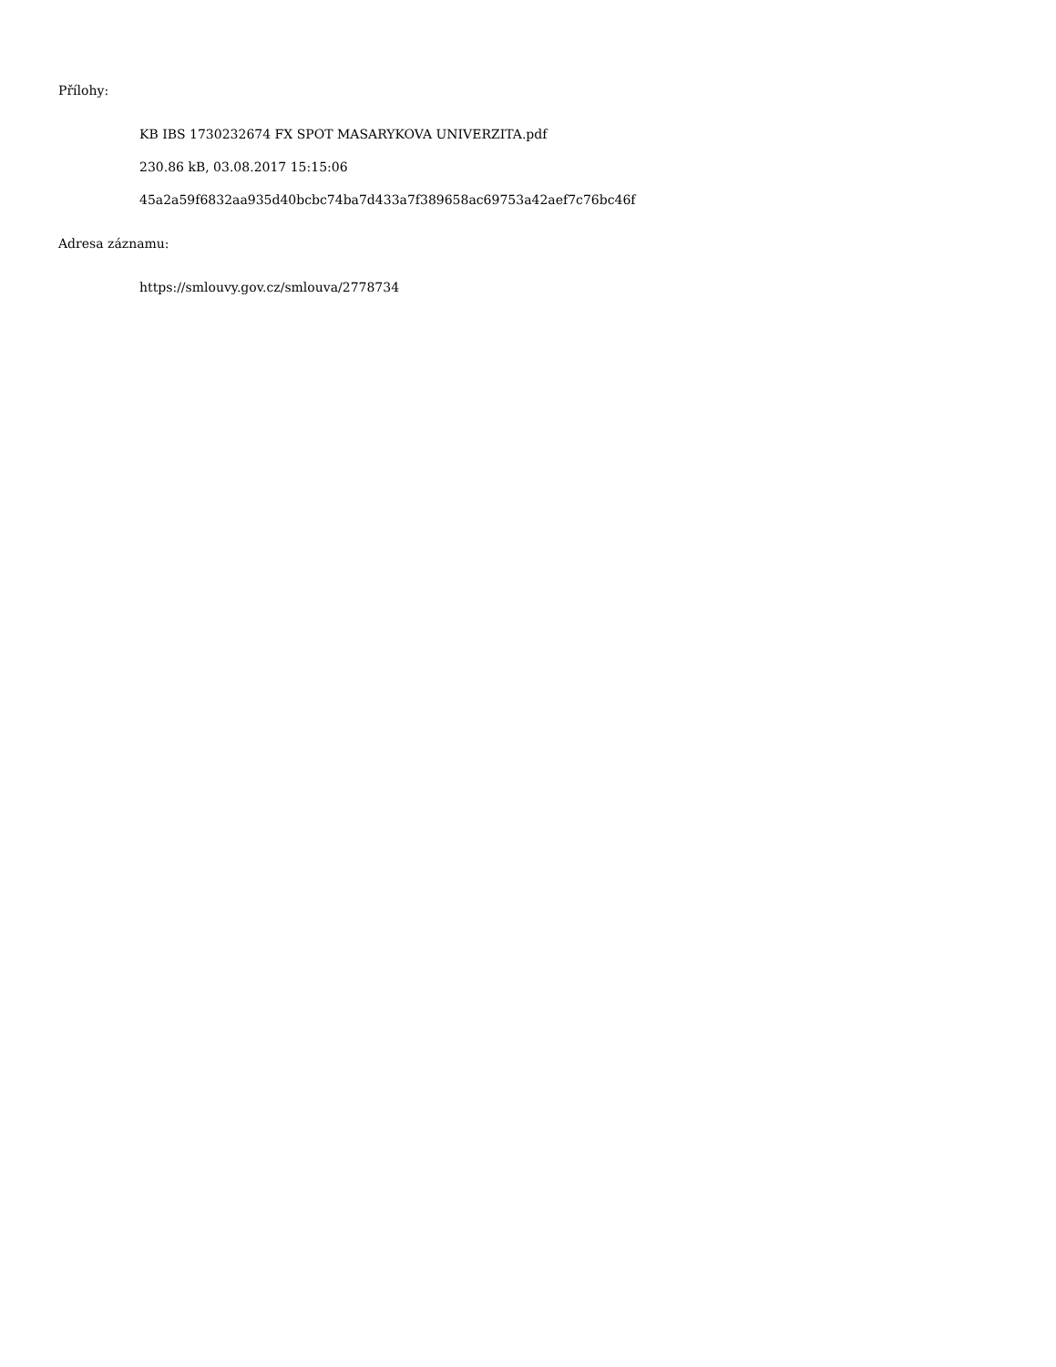Přílohy:
KB IBS 1730232674 FX SPOT MASARYKOVA UNIVERZITA.pdf
230.86 kB, 03.08.2017 15:15:06
45a2a59f6832aa935d40bcbc74ba7d433a7f389658ac69753a42aef7c76bc46f
Adresa záznamu:
https://smlouvy.gov.cz/smlouva/2778734